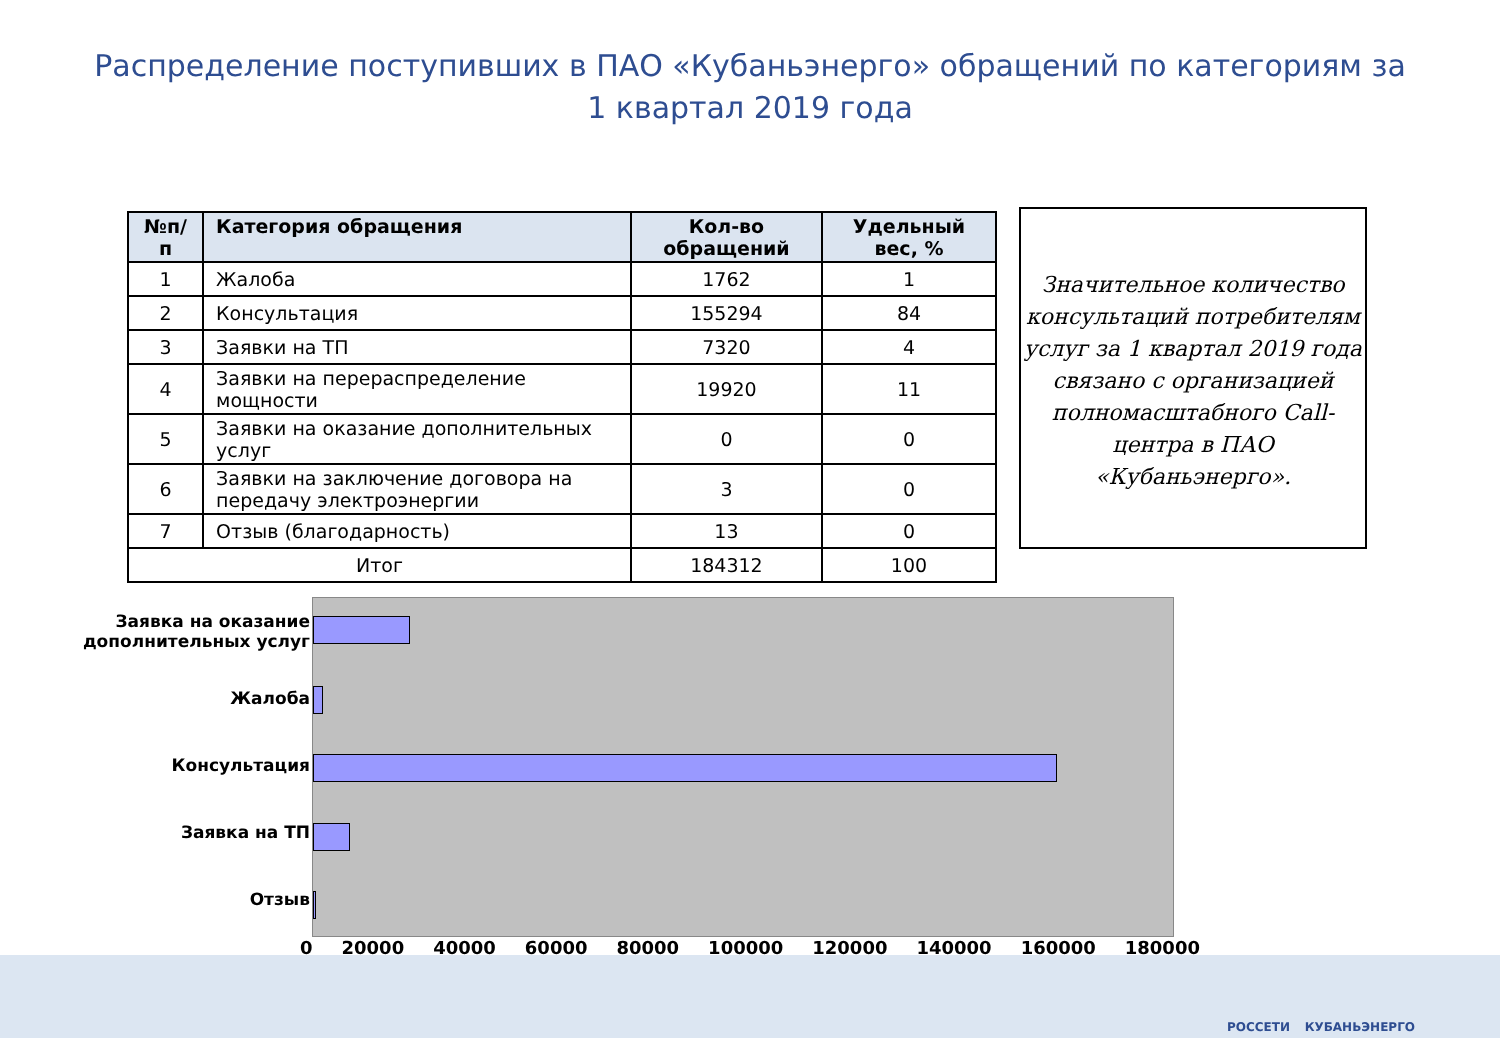Распределение поступивших в ПАО «Кубаньэнерго» обращений по категориям за
1 квартал 2019 года
| №п/п | Категория обращения | Кол-во обращений | Удельный вес, % |
| --- | --- | --- | --- |
| 1 | Жалоба | 1762 | 1 |
| 2 | Консультация | 155294 | 84 |
| 3 | Заявки на ТП | 7320 | 4 |
| 4 | Заявки на перераспределение мощности | 19920 | 11 |
| 5 | Заявки на оказание дополнительных услуг | 0 | 0 |
| 6 | Заявки на заключение договора на передачу электроэнергии | 3 | 0 |
| 7 | Отзыв (благодарность) | 13 | 0 |
| Итог | | 184312 | 100 |
Значительное количество консультаций потребителям услуг за 1 квартал 2019 года связано с организацией полномасштабного Call-центра в ПАО «Кубаньэнерго».
Заявка на оказание дополнительных услуг
Жалоба
Консультация
Заявка на ТП
Отзыв
0 20000 40000 60000 80000 100000 120000 140000 160000 180000
РОССЕТИ КУБАНЬЭНЕРГО